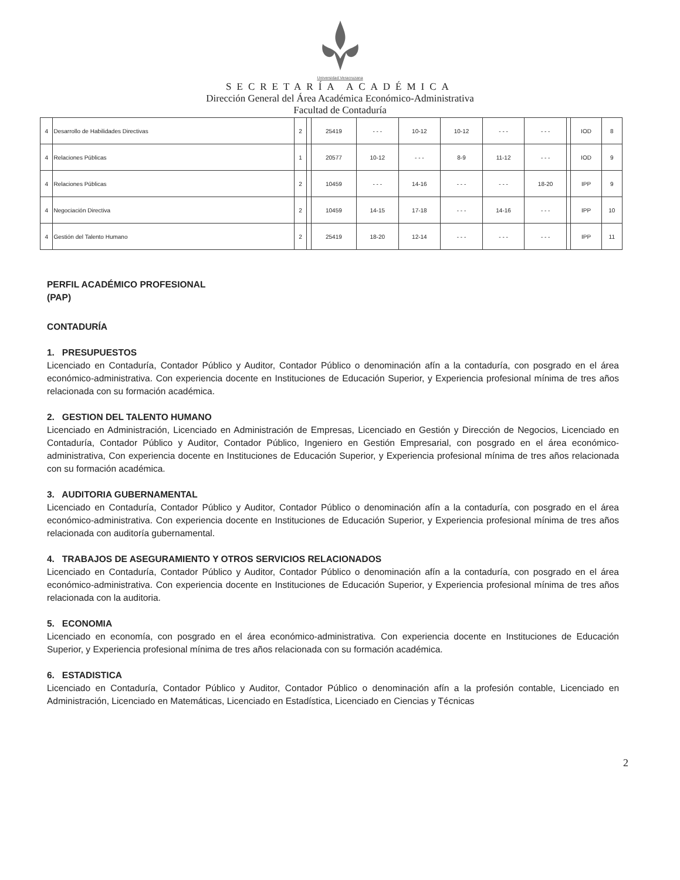Universidad Veracruzana
SECRETARÍA ACADÉMICA
Dirección General del Área Académica Económico-Administrativa
Facultad de Contaduría
| 4 | Desarrollo de Habilidades Directivas | 2 | | 25419 | - - - | 10-12 | 10-12 | - - - | - - - | | IOD | 8 |
| 4 | Relaciones Públicas | 1 | | 20577 | 10-12 | - - - | 8-9 | 11-12 | - - - | | IOD | 9 |
| 4 | Relaciones Públicas | 2 | | 10459 | - - - | 14-16 | - - - | - - - | 18-20 | | IPP | 9 |
| 4 | Negociación Directiva | 2 | | 10459 | 14-15 | 17-18 | - - - | 14-16 | - - - | | IPP | 10 |
| 4 | Gestión del Talento Humano | 2 | | 25419 | 18-20 | 12-14 | - - - | - - - | - - - | | IPP | 11 |
PERFIL ACADÉMICO PROFESIONAL
(PAP)
CONTADURÍA
1. PRESUPUESTOS
Licenciado en Contaduría, Contador Público y Auditor, Contador Público o denominación afín a la contaduría, con posgrado en el área económico-administrativa. Con experiencia docente en Instituciones de Educación Superior, y Experiencia profesional mínima de tres años relacionada con su formación académica.
2. GESTION DEL TALENTO HUMANO
Licenciado en Administración, Licenciado en Administración de Empresas, Licenciado en Gestión y Dirección de Negocios, Licenciado en Contaduría, Contador Público y Auditor, Contador Público, Ingeniero en Gestión Empresarial, con posgrado en el área económico-administrativa, Con experiencia docente en Instituciones de Educación Superior, y Experiencia profesional mínima de tres años relacionada con su formación académica.
3. AUDITORIA GUBERNAMENTAL
Licenciado en Contaduría, Contador Público y Auditor, Contador Público o denominación afín a la contaduría, con posgrado en el área económico-administrativa. Con experiencia docente en Instituciones de Educación Superior, y Experiencia profesional mínima de tres años relacionada con auditoría gubernamental.
4. TRABAJOS DE ASEGURAMIENTO Y OTROS SERVICIOS RELACIONADOS
Licenciado en Contaduría, Contador Público y Auditor, Contador Público o denominación afín a la contaduría, con posgrado en el área económico-administrativa. Con experiencia docente en Instituciones de Educación Superior, y Experiencia profesional mínima de tres años relacionada con la auditoria.
5. ECONOMIA
Licenciado en economía, con posgrado en el área económico-administrativa. Con experiencia docente en Instituciones de Educación Superior, y Experiencia profesional mínima de tres años relacionada con su formación académica.
6. ESTADISTICA
Licenciado en Contaduría, Contador Público y Auditor, Contador Público o denominación afín a la profesión contable, Licenciado en Administración, Licenciado en Matemáticas, Licenciado en Estadística, Licenciado en Ciencias y Técnicas
2